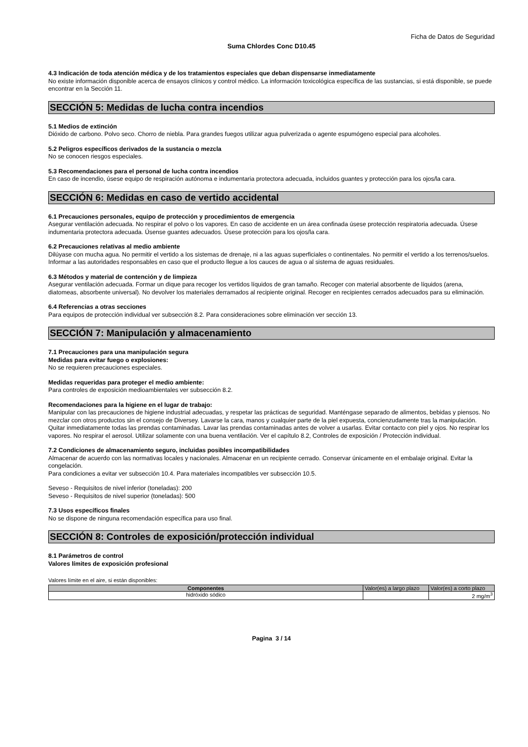Ficha de Datos de Seguridad
Suma Chlordes Conc D10.45
4.3 Indicación de toda atención médica y de los tratamientos especiales que deban dispensarse inmediatamente
No existe información disponible acerca de ensayos clínicos y control médico. La información toxicológica específica de las sustancias, si está disponible, se puede encontrar en la Sección 11.
SECCIÓN 5: Medidas de lucha contra incendios
5.1 Medios de extinción
Dióxido de carbono. Polvo seco. Chorro de niebla. Para grandes fuegos utilizar agua pulverizada o agente espumógeno especial para alcoholes.
5.2 Peligros específicos derivados de la sustancia o mezcla
No se conocen riesgos especiales.
5.3 Recomendaciones para el personal de lucha contra incendios
En caso de incendio, úsese equipo de respiración autónoma e indumentaria protectora adecuada, incluidos guantes y protección para los ojos/la cara.
SECCIÓN 6: Medidas en caso de vertido accidental
6.1 Precauciones personales, equipo de protección y procedimientos de emergencia
Asegurar ventilación adecuada. No respirar el polvo o los vapores. En caso de accidente en un área confinada úsese protección respiratoria adecuada. Úsese indumentaria protectora adecuada. Úsense guantes adecuados. Úsese protección para los ojos/la cara.
6.2 Precauciones relativas al medio ambiente
Dilúyase con mucha agua. No permitir el vertido a los sistemas de drenaje, ni a las aguas superficiales o continentales. No permitir el vertido a los terrenos/suelos. Informar a las autoridades responsables en caso que el producto llegue a los cauces de agua o al sistema de aguas residuales.
6.3 Métodos y material de contención y de limpieza
Asegurar ventilación adecuada. Formar un dique para recoger los vertidos líquidos de gran tamaño. Recoger con material absorbente de líquidos (arena, diatomeas, absorbente universal). No devolver los materiales derramados al recipiente original. Recoger en recipientes cerrados adecuados para su eliminación.
6.4 Referencias a otras secciones
Para equipos de protección individual ver subsección 8.2. Para consideraciones sobre eliminación ver sección 13.
SECCIÓN 7: Manipulación y almacenamiento
7.1 Precauciones para una manipulación segura
Medidas para evitar fuego o explosiones:
No se requieren precauciones especiales.
Medidas requeridas para proteger el medio ambiente:
Para controles de exposición medioambientales ver subsección 8.2.
Recomendaciones para la higiene en el lugar de trabajo:
Manipular con las precauciones de higiene industrial adecuadas, y respetar las prácticas de seguridad. Manténgase separado de alimentos, bebidas y piensos. No mezclar con otros productos sin el consejo de Diversey. Lavarse la cara, manos y cualquier parte de la piel expuesta, concienzudamente tras la manipulación. Quitar inmediatamente todas las prendas contaminadas. Lavar las prendas contaminadas antes de volver a usarlas. Evitar contacto con piel y ojos. No respirar los vapores. No respirar el aerosol. Utilizar solamente con una buena ventilación. Ver el capítulo 8.2, Controles de exposición / Protección individual.
7.2 Condiciones de almacenamiento seguro, incluidas posibles incompatibilidades
Almacenar de acuerdo con las normativas locales y nacionales. Almacenar en un recipiente cerrado. Conservar únicamente en el embalaje original. Evitar la congelación.
Para condiciones a evitar ver subsección 10.4. Para materiales incompatibles ver subsección 10.5.
Seveso - Requisitos de nivel inferior (toneladas): 200
Seveso - Requisitos de nivel superior (toneladas): 500
7.3 Usos específicos finales
No se dispone de ninguna recomendación específica para uso final.
SECCIÓN 8: Controles de exposición/protección individual
8.1 Parámetros de control
Valores límites de exposición profesional
Valores límite en el aire, si están disponibles:
| Componentes | Valor(es) a largo plazo | Valor(es) a corto plazo |
| hidróxido sódico | | 2 mg/m<sup>3</sup> |
Pagina 3 / 14